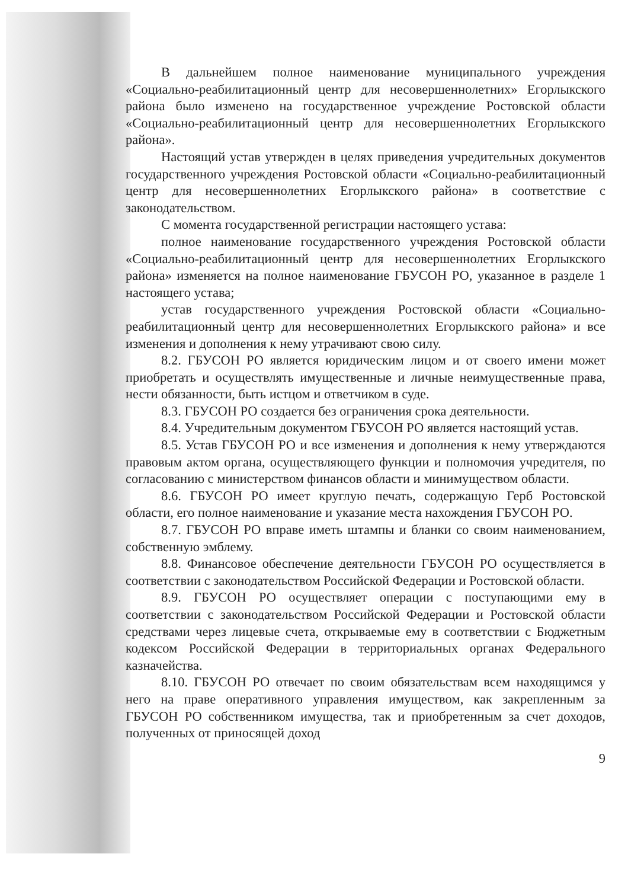В дальнейшем полное наименование муниципального учреждения «Социально-реабилитационный центр для несовершеннолетних» Егорлыкского района было изменено на государственное учреждение Ростовской области «Социально-реабилитационный центр для несовершеннолетних Егорлыкского района».
Настоящий устав утвержден в целях приведения учредительных документов государственного учреждения Ростовской области «Социально-реабилитационный центр для несовершеннолетних Егорлыкского района» в соответствие с законодательством.
С момента государственной регистрации настоящего устава:
полное наименование государственного учреждения Ростовской области «Социально-реабилитационный центр для несовершеннолетних Егорлыкского района» изменяется на полное наименование ГБУСОН РО, указанное в разделе 1 настоящего устава;
устав государственного учреждения Ростовской области «Социально-реабилитационный центр для несовершеннолетних Егорлыкского района» и все изменения и дополнения к нему утрачивают свою силу.
8.2. ГБУСОН РО является юридическим лицом и от своего имени может приобретать и осуществлять имущественные и личные неимущественные права, нести обязанности, быть истцом и ответчиком в суде.
8.3. ГБУСОН РО создается без ограничения срока деятельности.
8.4. Учредительным документом ГБУСОН РО является настоящий устав.
8.5. Устав ГБУСОН РО и все изменения и дополнения к нему утверждаются правовым актом органа, осуществляющего функции и полномочия учредителя, по согласованию с министерством финансов области и минимуществом области.
8.6. ГБУСОН РО имеет круглую печать, содержащую Герб Ростовской области, его полное наименование и указание места нахождения ГБУСОН РО.
8.7. ГБУСОН РО вправе иметь штампы и бланки со своим наименованием, собственную эмблему.
8.8. Финансовое обеспечение деятельности ГБУСОН РО осуществляется в соответствии с законодательством Российской Федерации и Ростовской области.
8.9. ГБУСОН РО осуществляет операции с поступающими ему в соответствии с законодательством Российской Федерации и Ростовской области средствами через лицевые счета, открываемые ему в соответствии с Бюджетным кодексом Российской Федерации в территориальных органах Федерального казначейства.
8.10. ГБУСОН РО отвечает по своим обязательствам всем находящимся у него на праве оперативного управления имуществом, как закрепленным за ГБУСОН РО собственником имущества, так и приобретенным за счет доходов, полученных от приносящей доход
9